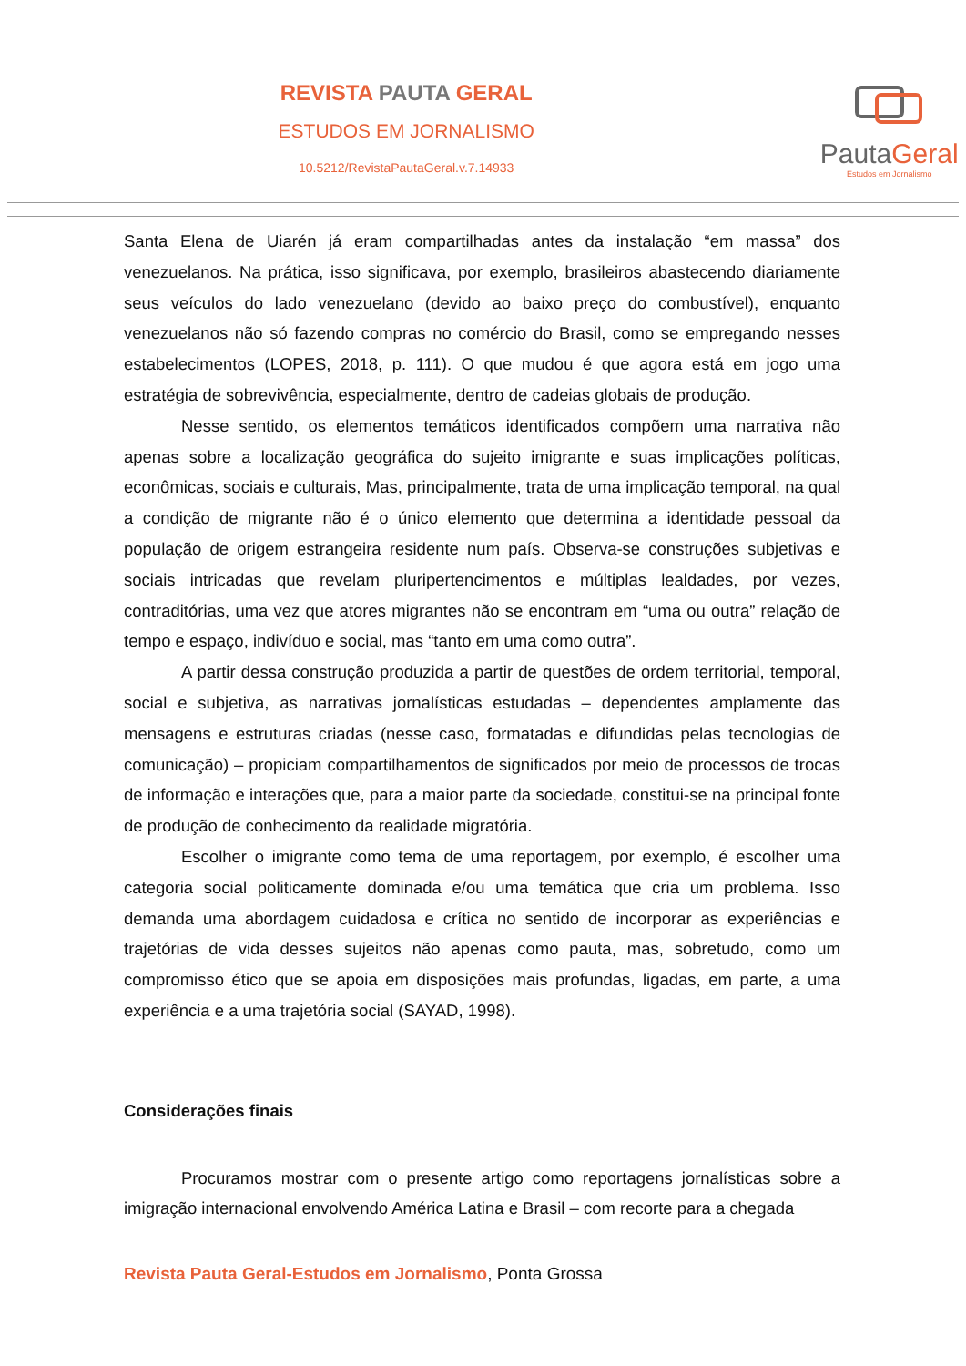REVISTA PAUTA GERAL
ESTUDOS EM JORNALISMO
10.5212/RevistaPautaGeral.v.7.14933
PautaGeral
Estudos em Jornalismo
Santa Elena de Uiarén já eram compartilhadas antes da instalação “em massa” dos venezuelanos. Na prática, isso significava, por exemplo, brasileiros abastecendo diariamente seus veículos do lado venezuelano (devido ao baixo preço do combustível), enquanto venezuelanos não só fazendo compras no comércio do Brasil, como se empregando nesses estabelecimentos (LOPES, 2018, p. 111). O que mudou é que agora está em jogo uma estratégia de sobrevivência, especialmente, dentro de cadeias globais de produção.
Nesse sentido, os elementos temáticos identificados compõem uma narrativa não apenas sobre a localização geográfica do sujeito imigrante e suas implicações políticas, econômicas, sociais e culturais, Mas, principalmente, trata de uma implicação temporal, na qual a condição de migrante não é o único elemento que determina a identidade pessoal da população de origem estrangeira residente num país. Observa-se construções subjetivas e sociais intricadas que revelam pluripertencimentos e múltiplas lealdades, por vezes, contraditórias, uma vez que atores migrantes não se encontram em “uma ou outra” relação de tempo e espaço, indivíduo e social, mas “tanto em uma como outra”.
A partir dessa construção produzida a partir de questões de ordem territorial, temporal, social e subjetiva, as narrativas jornalísticas estudadas – dependentes amplamente das mensagens e estruturas criadas (nesse caso, formatadas e difundidas pelas tecnologias de comunicação) – propiciam compartilhamentos de significados por meio de processos de trocas de informação e interações que, para a maior parte da sociedade, constitui-se na principal fonte de produção de conhecimento da realidade migratória.
Escolher o imigrante como tema de uma reportagem, por exemplo, é escolher uma categoria social politicamente dominada e/ou uma temática que cria um problema. Isso demanda uma abordagem cuidadosa e crítica no sentido de incorporar as experiências e trajetórias de vida desses sujeitos não apenas como pauta, mas, sobretudo, como um compromisso ético que se apoia em disposições mais profundas, ligadas, em parte, a uma experiência e a uma trajetória social (SAYAD, 1998).
Considerações finais
Procuramos mostrar com o presente artigo como reportagens jornalísticas sobre a imigração internacional envolvendo América Latina e Brasil – com recorte para a chegada
Revista Pauta Geral-Estudos em Jornalismo, Ponta Grossa